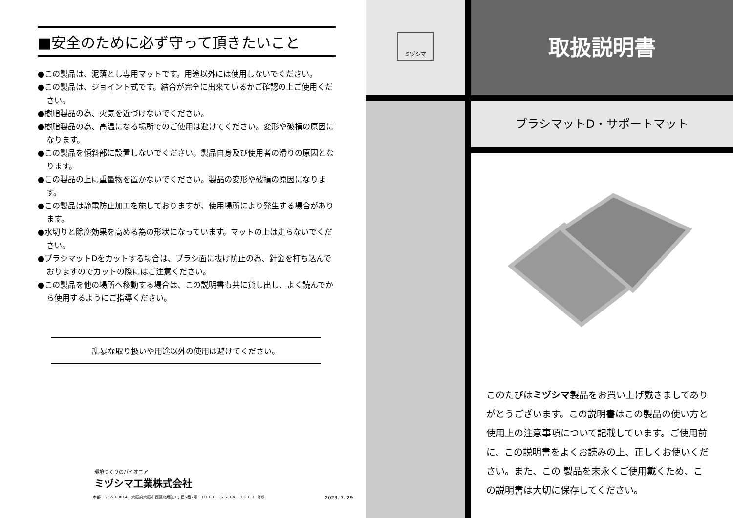■安全のために必ず守って頂きたいこと
●この製品は、泥落とし専用マットです。用途以外には使用しないでください。
●この製品は、ジョイント式です。結合が完全に出来ているかご確認の上ご使用ください。
●樹脂製品の為、火気を近づけないでください。
●樹脂製品の為、高温になる場所でのご使用は避けてください。変形や破損の原因になります。
●この製品を傾斜部に設置しないでください。製品自身及び使用者の滑りの原因となります。
●この製品の上に重量物を置かないでください。製品の変形や破損の原因になります。
●この製品は静電防止加工を施しておりますが、使用場所により発生する場合があります。
●水切りと除塵効果を高める為の形状になっています。マットの上は走らないでください。
●ブラシマットDをカットする場合は、ブラシ面に抜け防止の為、針金を打ち込んでおりますのでカットの際にはご注意ください。
●この製品を他の場所へ移動する場合は、この説明書も共に貸し出し、よく読んでから使用するようにご指導ください。
乱暴な取り扱いや用途以外の使用は避けてください。
環境づくりのパイオニア
ミヅシマ工業株式会社
本部　〒550-0014　大阪府大阪市西区北堀江1丁目6番7号　TEL０６－６５３４－１２０１（代）
2023. 7. 29
ミヅシマ
取扱説明書
ブラシマットD・サポートマット
このたびはミヅシマ製品をお買い上げ戴きましてありがとうございます。この説明書はこの製品の使い方と使用上の注意事項について記載しています。ご使用前に、この説明書をよくお読みの上、正しくお使いください。また、この 製品を末永くご使用戴くため、この説明書は大切に保存してください。